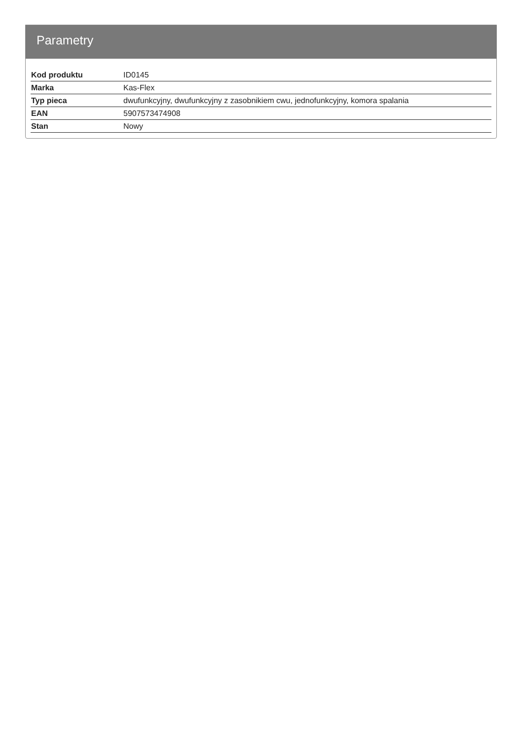Parametry
| Kod produktu | ID0145 |
| Marka | Kas-Flex |
| Typ pieca | dwufunkcyjny, dwufunkcyjny z zasobnikiem cwu, jednofunkcyjny, komora spalania |
| EAN | 5907573474908 |
| Stan | Nowy |